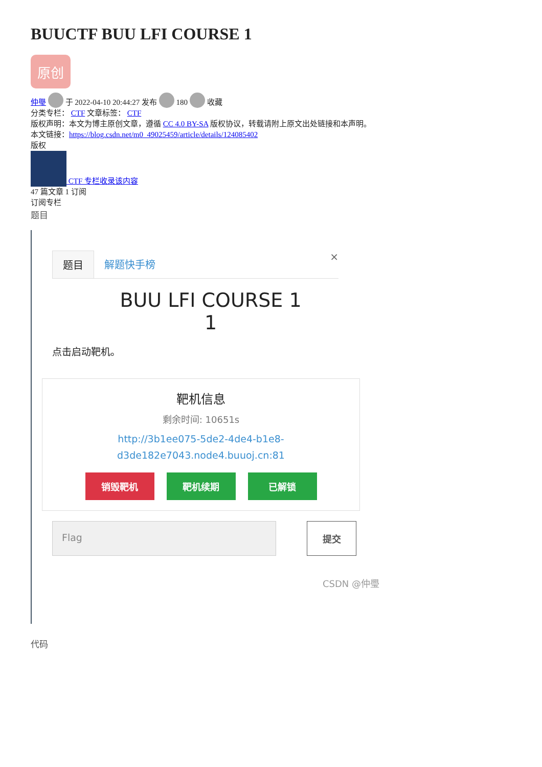BUUCTF BUU LFI COURSE 1
原创
仲璺 于 2022-04-10 20:44:27 发布 180 收藏
分类专栏： CTF 文章标签： CTF
版权声明：本文为博主原创文章，遵循 CC 4.0 BY-SA 版权协议，转载请附上原文出处链接和本声明。
本文链接：https://blog.csdn.net/m0_49025459/article/details/124085402
版权
CTF 专栏收录该内容
47 篇文章 1 订阅
订阅专栏
题目
题目 解题快手榜
×
BUU LFI COURSE 1
1
点击启动靶机。
靶机信息
剩余时间: 10651s
http://3b1ee075-5de2-4de4-b1e8-
d3de182e7043.node4.buuoj.cn:81
销毁靶机 靶机续期 已解锁
Flag 提交
CSDN @仲璺
代码